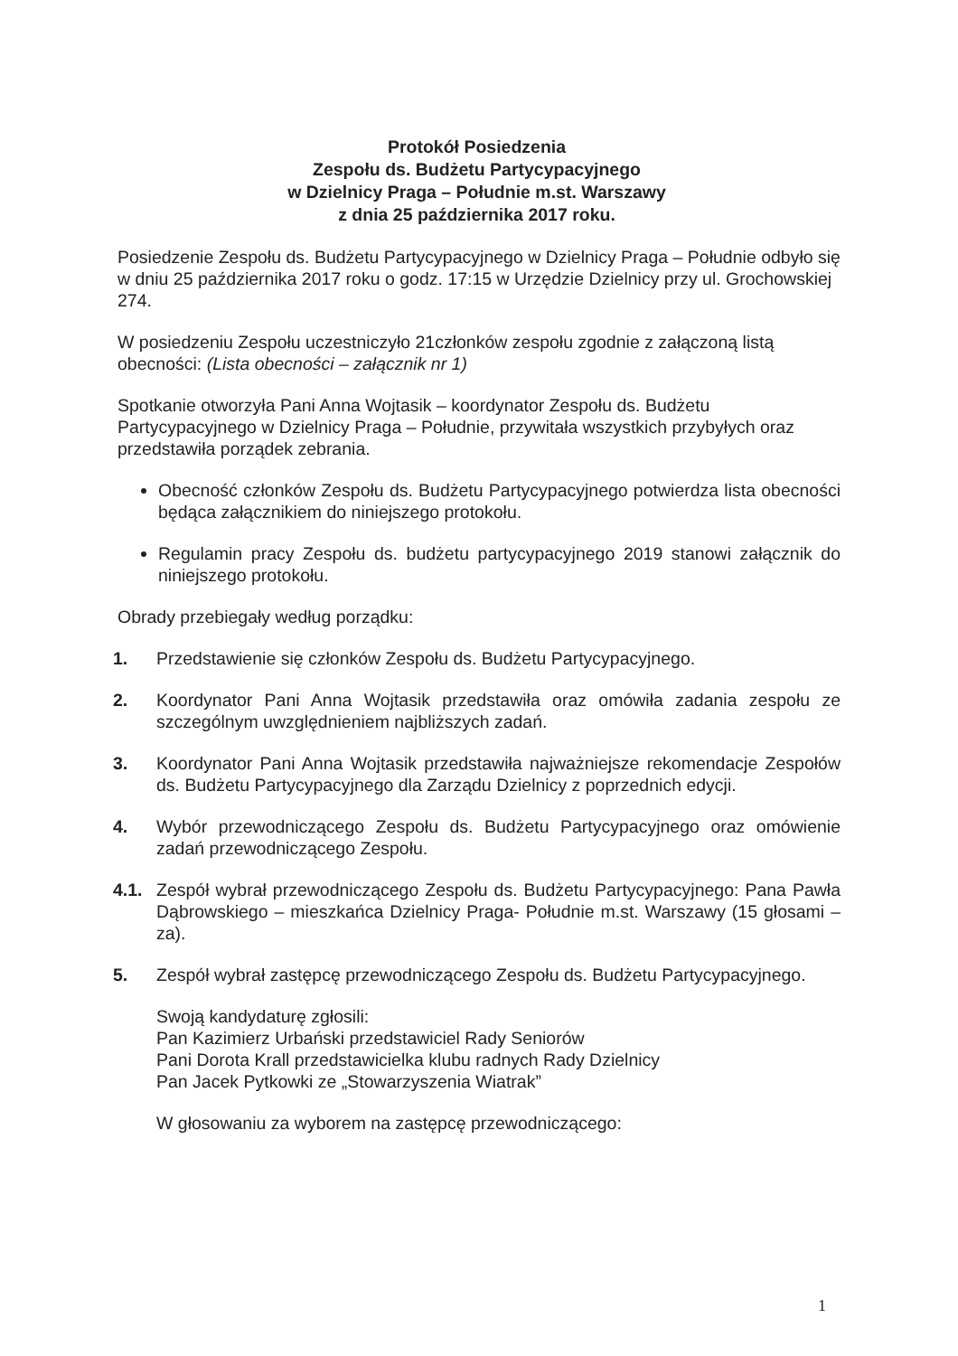Protokół Posiedzenia
Zespołu ds. Budżetu Partycypacyjnego
w Dzielnicy Praga – Południe m.st. Warszawy
z dnia 25 października 2017 roku.
Posiedzenie Zespołu ds. Budżetu Partycypacyjnego w Dzielnicy Praga – Południe odbyło się w dniu 25 października 2017 roku o godz. 17:15 w Urzędzie Dzielnicy przy ul. Grochowskiej 274.
W posiedzeniu Zespołu uczestniczyło 21członków zespołu zgodnie z załączoną listą obecności: (Lista obecności – załącznik nr 1)
Spotkanie otworzyła Pani Anna Wojtasik – koordynator Zespołu ds. Budżetu Partycypacyjnego w Dzielnicy Praga – Południe, przywitała wszystkich przybyłych oraz przedstawiła porządek zebrania.
Obecność członków Zespołu ds. Budżetu Partycypacyjnego potwierdza lista obecności będąca załącznikiem do niniejszego protokołu.
Regulamin pracy Zespołu ds. budżetu partycypacyjnego 2019 stanowi załącznik do niniejszego protokołu.
Obrady przebiegały według porządku:
1. Przedstawienie się członków Zespołu ds. Budżetu Partycypacyjnego.
2. Koordynator Pani Anna Wojtasik przedstawiła oraz omówiła zadania zespołu ze szczególnym uwzględnieniem najbliższych zadań.
3. Koordynator Pani Anna Wojtasik przedstawiła najważniejsze rekomendacje Zespołów ds. Budżetu Partycypacyjnego dla Zarządu Dzielnicy z poprzednich edycji.
4. Wybór przewodniczącego Zespołu ds. Budżetu Partycypacyjnego oraz omówienie zadań przewodniczącego Zespołu.
4.1. Zespół wybrał przewodniczącego Zespołu ds. Budżetu Partycypacyjnego: Pana Pawła Dąbrowskiego – mieszkańca Dzielnicy Praga- Południe m.st. Warszawy (15 głosami – za).
5. Zespół wybrał zastępcę przewodniczącego Zespołu ds. Budżetu Partycypacyjnego.
Swoją kandydaturę zgłosili:
Pan Kazimierz Urbański przedstawiciel Rady Seniorów
Pani Dorota Krall przedstawicielka klubu radnych Rady Dzielnicy
Pan Jacek Pytkowki ze „Stowarzyszenia Wiatrak”
W głosowaniu za wyborem na zastępcę przewodniczącego:
1